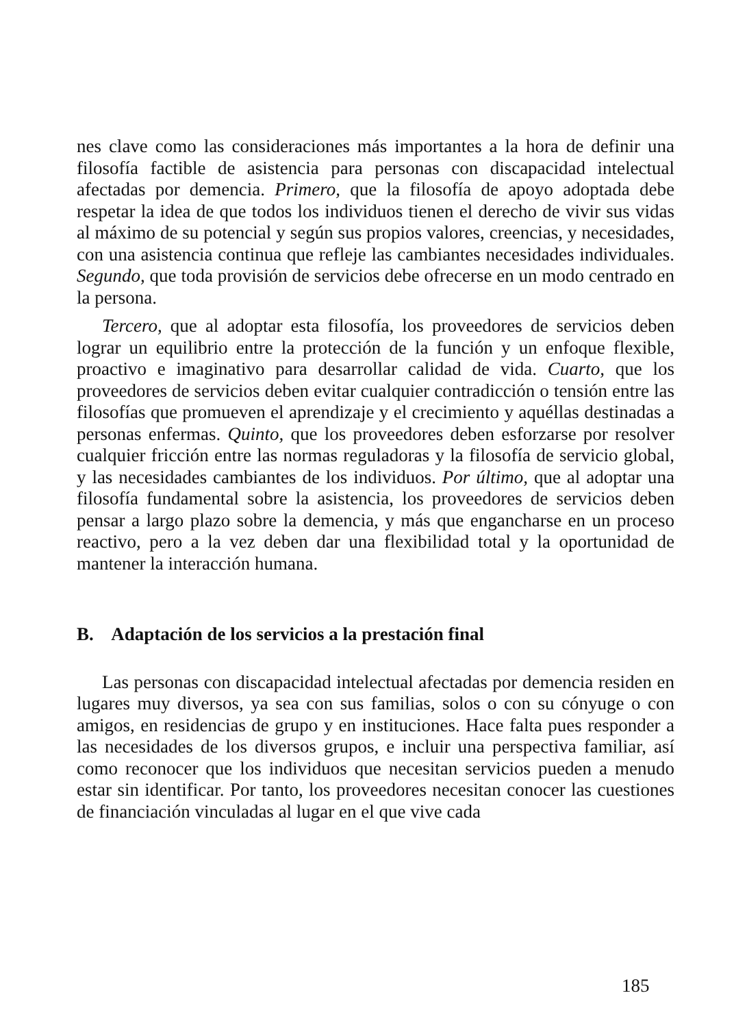nes clave como las consideraciones más importantes a la hora de definir una filosofía factible de asistencia para personas con discapacidad intelectual afectadas por demencia. Primero, que la filosofía de apoyo adoptada debe respetar la idea de que todos los individuos tienen el derecho de vivir sus vidas al máximo de su potencial y según sus propios valores, creencias, y necesidades, con una asistencia continua que refleje las cambiantes necesidades individuales. Segundo, que toda provisión de servicios debe ofrecerse en un modo centrado en la persona.
Tercero, que al adoptar esta filosofía, los proveedores de servicios deben lograr un equilibrio entre la protección de la función y un enfoque flexible, proactivo e imaginativo para desarrollar calidad de vida. Cuarto, que los proveedores de servicios deben evitar cualquier contradicción o tensión entre las filosofías que promueven el aprendizaje y el crecimiento y aquéllas destinadas a personas enfermas. Quinto, que los proveedores deben esforzarse por resolver cualquier fricción entre las normas reguladoras y la filosofía de servicio global, y las necesidades cambiantes de los individuos. Por último, que al adoptar una filosofía fundamental sobre la asistencia, los proveedores de servicios deben pensar a largo plazo sobre la demencia, y más que engancharse en un proceso reactivo, pero a la vez deben dar una flexibilidad total y la oportunidad de mantener la interacción humana.
B. Adaptación de los servicios a la prestación final
Las personas con discapacidad intelectual afectadas por demencia residen en lugares muy diversos, ya sea con sus familias, solos o con su cónyuge o con amigos, en residencias de grupo y en instituciones. Hace falta pues responder a las necesidades de los diversos grupos, e incluir una perspectiva familiar, así como reconocer que los individuos que necesitan servicios pueden a menudo estar sin identificar. Por tanto, los proveedores necesitan conocer las cuestiones de financiación vinculadas al lugar en el que vive cada
185